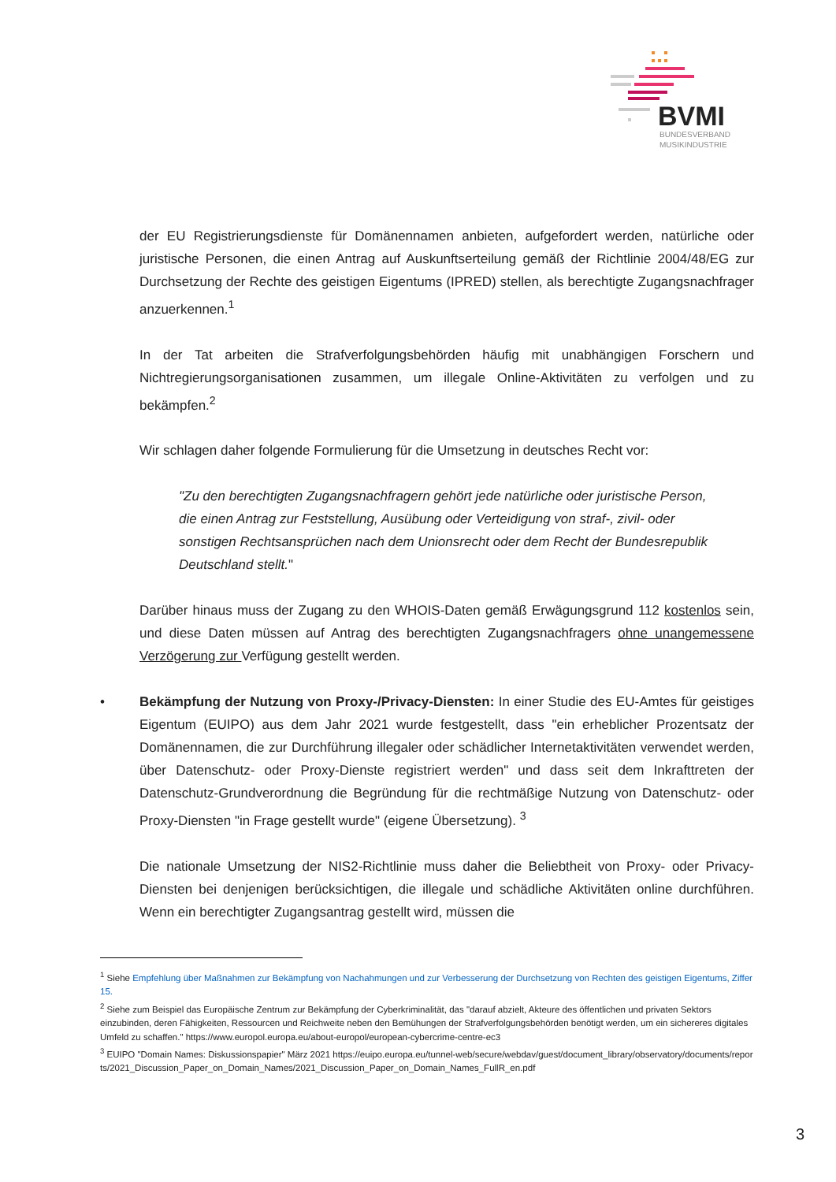BVMI
BUNDESVERBAND
MUSIKINDUSTRIE
der EU Registrierungsdienste für Domänennamen anbieten, aufgefordert werden, natürliche oder juristische Personen, die einen Antrag auf Auskunftserteilung gemäß der Richtlinie 2004/48/EG zur Durchsetzung der Rechte des geistigen Eigentums (IPRED) stellen, als berechtigte Zugangsnachfrager anzuerkennen.<sup>1</sup>
In der Tat arbeiten die Strafverfolgungsbehörden häufig mit unabhängigen Forschern und Nichtregierungsorganisationen zusammen, um illegale Online-Aktivitäten zu verfolgen und zu bekämpfen.<sup>2</sup>
Wir schlagen daher folgende Formulierung für die Umsetzung in deutsches Recht vor:
"Zu den berechtigten Zugangsnachfragern gehört jede natürliche oder juristische Person, die einen Antrag zur Feststellung, Ausübung oder Verteidigung von straf-, zivil- oder sonstigen Rechtsansprüchen nach dem Unionsrecht oder dem Recht der Bundesrepublik Deutschland stellt."
Darüber hinaus muss der Zugang zu den WHOIS-Daten gemäß Erwägungsgrund 112 kostenlos sein, und diese Daten müssen auf Antrag des berechtigten Zugangsnachfragers ohne unangemessene Verzögerung zur Verfügung gestellt werden.
• Bekämpfung der Nutzung von Proxy-/Privacy-Diensten: In einer Studie des EU-Amtes für geistiges Eigentum (EUIPO) aus dem Jahr 2021 wurde festgestellt, dass "ein erheblicher Prozentsatz der Domänennamen, die zur Durchführung illegaler oder schädlicher Internetaktivitäten verwendet werden, über Datenschutz- oder Proxy-Dienste registriert werden" und dass seit dem Inkrafttreten der Datenschutz-Grundverordnung die Begründung für die rechtmäßige Nutzung von Datenschutz- oder Proxy-Diensten "in Frage gestellt wurde" (eigene Übersetzung). <sup>3</sup>
Die nationale Umsetzung der NIS2-Richtlinie muss daher die Beliebtheit von Proxy- oder Privacy-Diensten bei denjenigen berücksichtigen, die illegale und schädliche Aktivitäten online durchführen. Wenn ein berechtigter Zugangsantrag gestellt wird, müssen die
<sup>1</sup> Siehe Empfehlung über Maßnahmen zur Bekämpfung von Nachahmungen und zur Verbesserung der Durchsetzung von Rechten des geistigen Eigentums, Ziffer 15.
<sup>2</sup> Siehe zum Beispiel das Europäische Zentrum zur Bekämpfung der Cyberkriminalität, das "darauf abzielt, Akteure des öffentlichen und privaten Sektors einzubinden, deren Fähigkeiten, Ressourcen und Reichweite neben den Bemühungen der Strafverfolgungsbehörden benötigt werden, um ein sichereres digitales Umfeld zu schaffen." https://www.europol.europa.eu/about-europol/european-cybercrime-centre-ec3
<sup>3</sup> EUIPO "Domain Names: Diskussionspapier" März 2021 https://euipo.europa.eu/tunnel-web/secure/webdav/guest/document_library/observatory/documents/reports/2021_Discussion_Paper_on_Domain_Names/2021_Discussion_Paper_on_Domain_Names_FullR_en.pdf
3